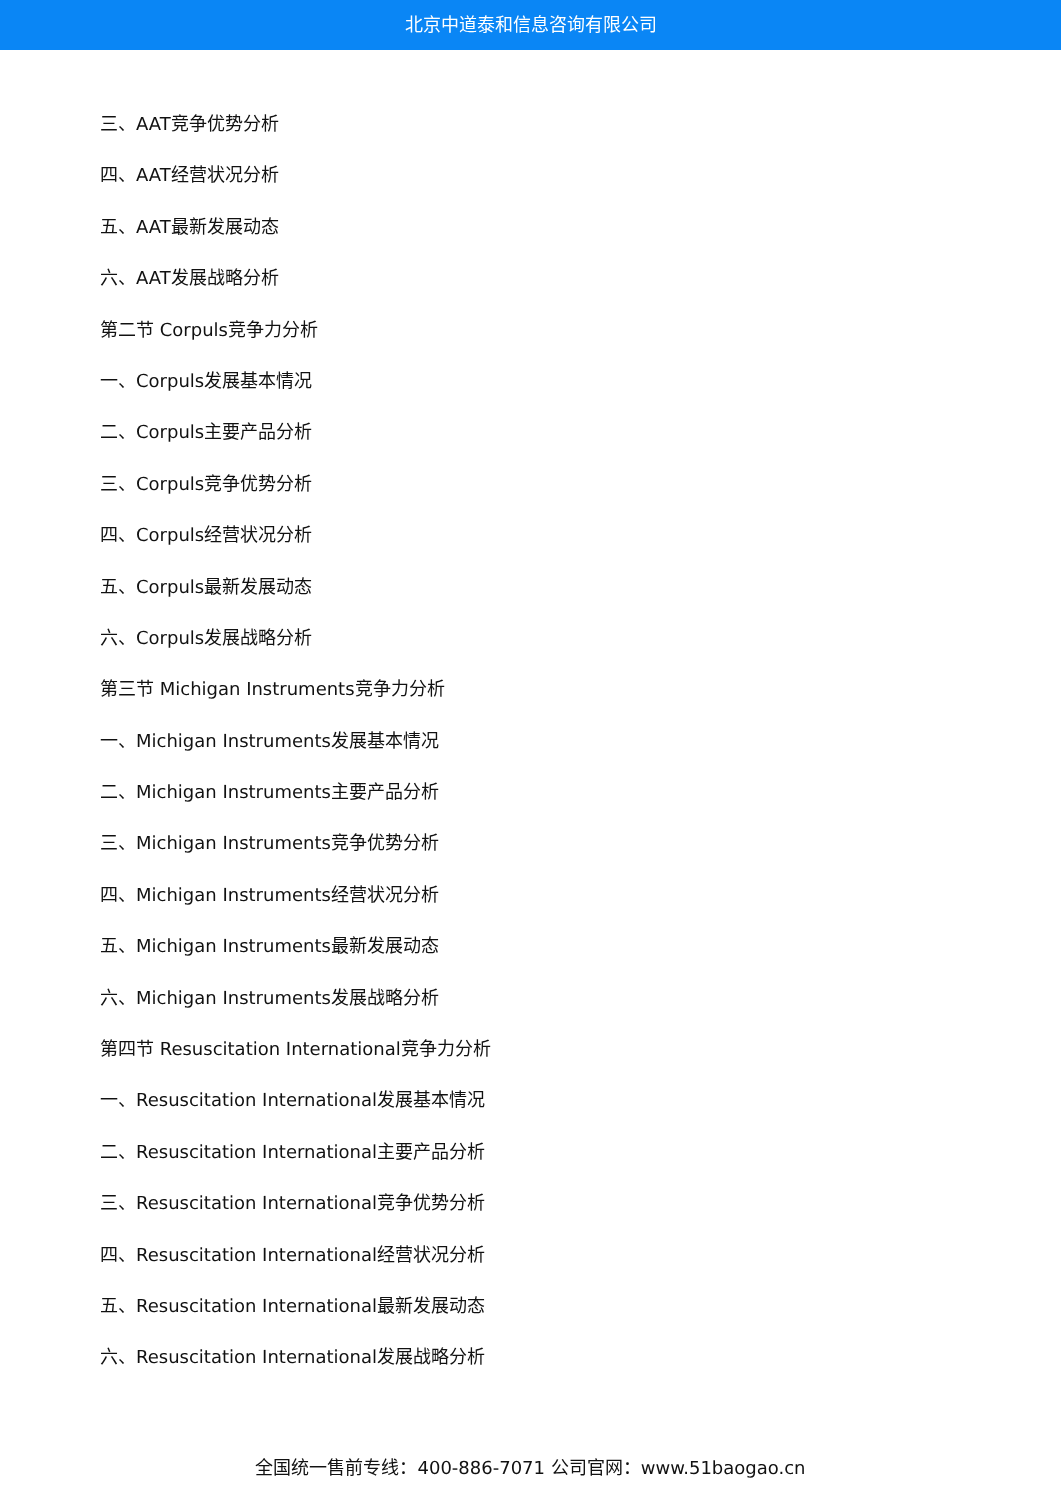北京中道泰和信息咨询有限公司
三、AAT竞争优势分析
四、AAT经营状况分析
五、AAT最新发展动态
六、AAT发展战略分析
第二节 Corpuls竞争力分析
一、Corpuls发展基本情况
二、Corpuls主要产品分析
三、Corpuls竞争优势分析
四、Corpuls经营状况分析
五、Corpuls最新发展动态
六、Corpuls发展战略分析
第三节 Michigan Instruments竞争力分析
一、Michigan Instruments发展基本情况
二、Michigan Instruments主要产品分析
三、Michigan Instruments竞争优势分析
四、Michigan Instruments经营状况分析
五、Michigan Instruments最新发展动态
六、Michigan Instruments发展战略分析
第四节 Resuscitation International竞争力分析
一、Resuscitation International发展基本情况
二、Resuscitation International主要产品分析
三、Resuscitation International竞争优势分析
四、Resuscitation International经营状况分析
五、Resuscitation International最新发展动态
六、Resuscitation International发展战略分析
全国统一售前专线：400-886-7071 公司官网：www.51baogao.cn